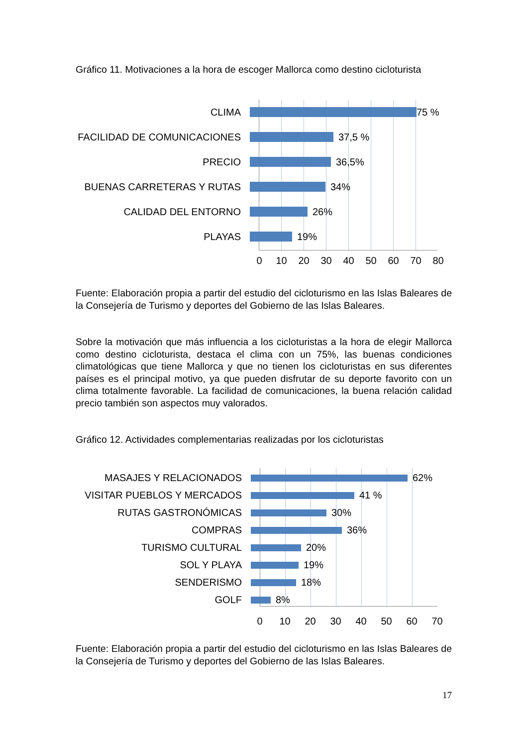Gráfico 11. Motivaciones a la hora de escoger Mallorca como destino cicloturista
CLIMA
75 %
FACILIDAD DE COMUNICACIONES
37,5 %
PRECIO
36,5%
BUENAS CARRETERAS Y RUTAS
34%
CALIDAD DEL ENTORNO
26%
PLAYAS
19%
0 10 20 30 40 50 60 70 80
Fuente: Elaboración propia a partir del estudio del cicloturismo en las Islas Baleares de la Consejería de Turismo y deportes del Gobierno de las Islas Baleares.
Sobre la motivación que más influencia a los cicloturistas a la hora de elegir Mallorca como destino cicloturista, destaca el clima con un 75%, las buenas condiciones climatológicas que tiene Mallorca y que no tienen los cicloturistas en sus diferentes países es el principal motivo, ya que pueden disfrutar de su deporte favorito con un clima totalmente favorable. La facilidad de comunicaciones, la buena relación calidad precio también son aspectos muy valorados.
Gráfico 12. Actividades complementarias realizadas por los cicloturistas
MASAJES Y RELACIONADOS
62%
VISITAR PUEBLOS Y MERCADOS
41 %
RUTAS GASTRONÓMICAS
30%
COMPRAS
36%
TURISMO CULTURAL
20%
SOL Y PLAYA
19%
SENDERISMO
18%
GOLF
8%
0 10 20 30 40 50 60 70
Fuente: Elaboración propia a partir del estudio del cicloturismo en las Islas Baleares de la Consejería de Turismo y deportes del Gobierno de las Islas Baleares.
17